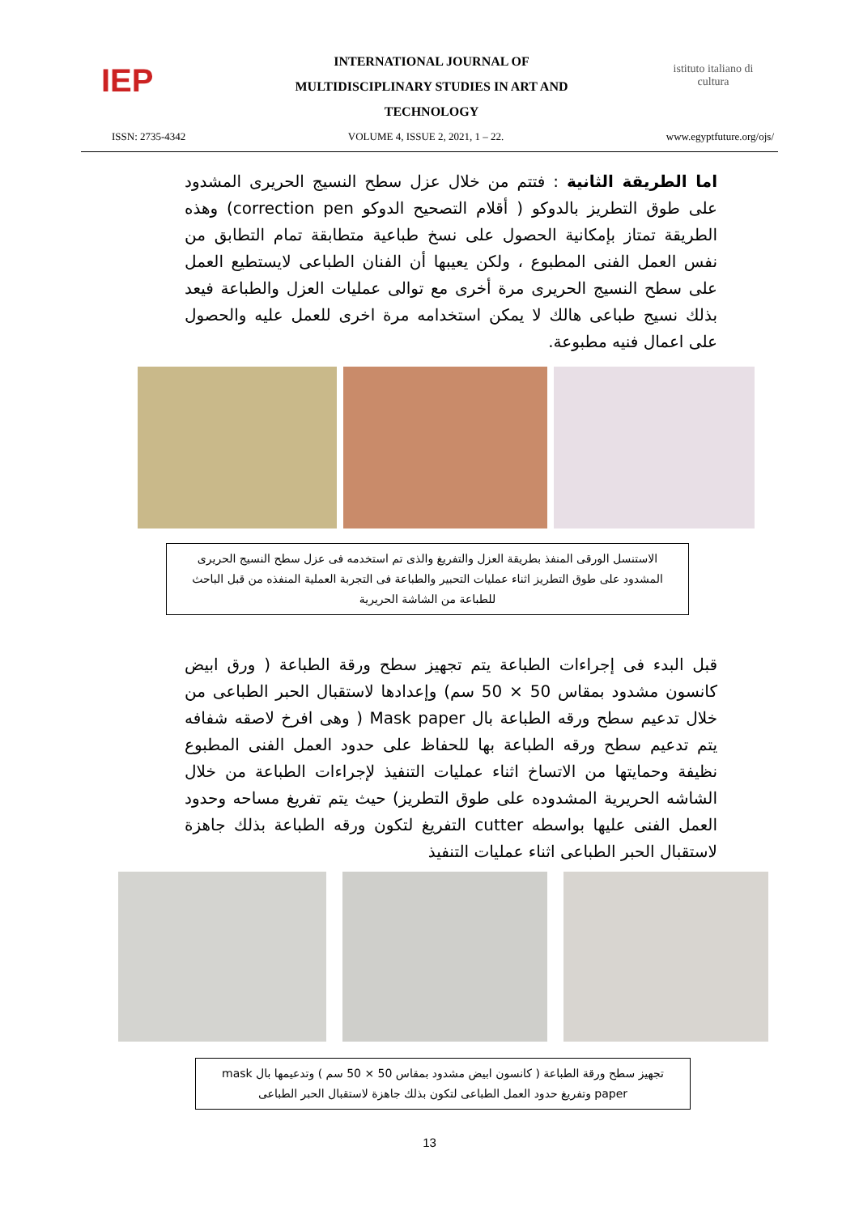IEP
INTERNATIONAL JOURNAL OF
MULTIDISCIPLINARY STUDIES IN ART AND
TECHNOLOGY
istituto italiano di cultura
ISSN: 2735-4342 VOLUME 4, ISSUE 2, 2021, 1 – 22. www.egyptfuture.org/ojs/
اما الطريقة الثانية : فتتم من خلال عزل سطح النسيج الحريرى المشدود على طوق التطريز بالدوكو ( أقلام التصحيح الدوكو correction pen) وهذه الطريقة تمتاز بإمكانية الحصول على نسخ طباعية متطابقة تمام التطابق من نفس العمل الفنى المطبوع ، ولكن يعيبها أن الفنان الطباعى لايستطيع العمل على سطح النسيج الحريرى مرة أخرى مع توالى عمليات العزل والطباعة فيعد بذلك نسيج طباعى هالك لا يمكن استخدامه مرة اخرى للعمل عليه والحصول على اعمال فنيه مطبوعة.
الاستنسل الورقى المنفذ بطريقة العزل والتفريغ والذى تم استخدمه فى عزل سطح النسيج الحريرى المشدود على طوق التطريز اثناء عمليات التحبير والطباعة فى التجربة العملية المنفذه من قبل الباحث للطباعة من الشاشة الحريرية
قبل البدء فى إجراءات الطباعة يتم تجهيز سطح ورقة الطباعة ( ورق ابيض كانسون مشدود بمقاس 50 × 50 سم) وإعدادها لاستقبال الحبر الطباعى من خلال تدعيم سطح ورقه الطباعة بال Mask paper ( وهى افرخ لاصقه شفافه يتم تدعيم سطح ورقه الطباعة بها للحفاظ على حدود العمل الفنى المطبوع نظيفة وحمايتها من الاتساخ اثناء عمليات التنفيذ لإجراءات الطباعة من خلال الشاشه الحريرية المشدوده على طوق التطريز) حيث يتم تفريغ مساحه وحدود العمل الفنى عليها بواسطه cutter التفريغ لتكون ورقه الطباعة بذلك جاهزة لاستقبال الحبر الطباعى اثناء عمليات التنفيذ
تجهيز سطح ورقة الطباعة ( كانسون ابيض مشدود بمقاس 50 × 50 سم ) وتدعيمها بال mask paper وتفريغ حدود العمل الطباعى لتكون بذلك جاهزة لاستقبال الحبر الطباعى
13